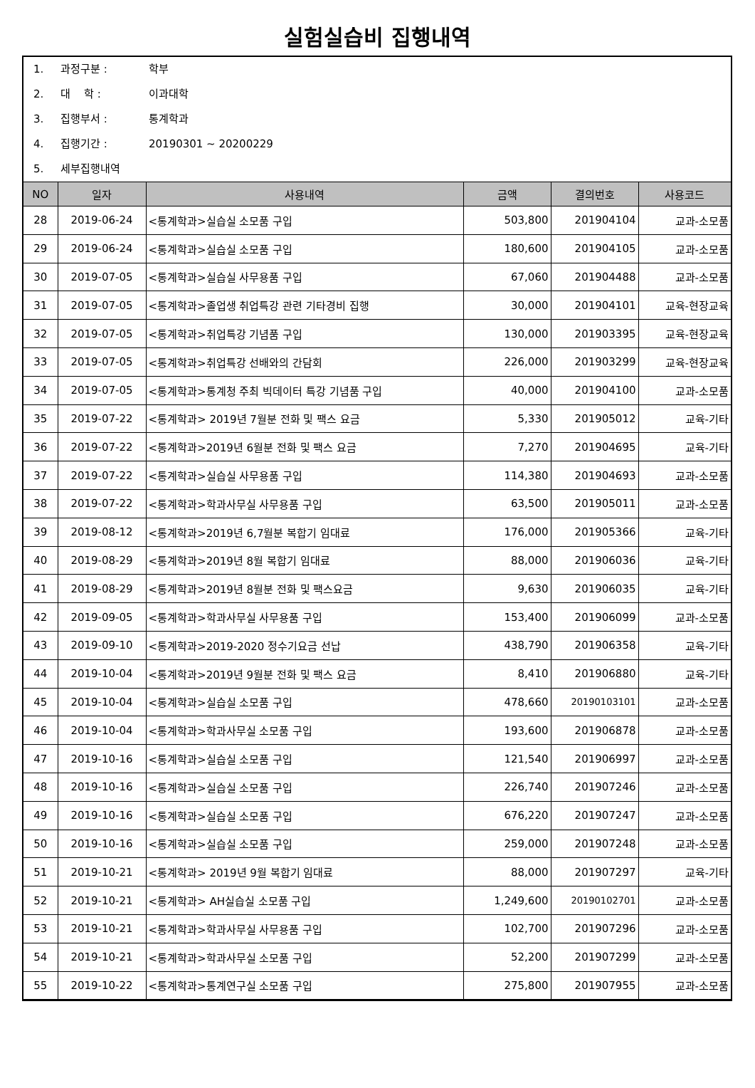실험실습비 집행내역
1. 과정구분 : 학부
2. 대 학 : 이과대학
3. 집행부서 : 통계학과
4. 집행기간 : 20190301 ~ 20200229
5. 세부집행내역
| NO | 일자 | 사용내역 | 금액 | 결의번호 | 사용코드 |
| --- | --- | --- | --- | --- | --- |
| 28 | 2019-06-24 | <통계학과>실습실 소모품 구입 | 503,800 | 201904104 | 교과-소모품 |
| 29 | 2019-06-24 | <통계학과>실습실 소모품 구입 | 180,600 | 201904105 | 교과-소모품 |
| 30 | 2019-07-05 | <통계학과>실습실 사무용품 구입 | 67,060 | 201904488 | 교과-소모품 |
| 31 | 2019-07-05 | <통계학과>졸업생 취업특강 관련 기타경비 집행 | 30,000 | 201904101 | 교육-현장교육 |
| 32 | 2019-07-05 | <통계학과>취업특강 기념품 구입 | 130,000 | 201903395 | 교육-현장교육 |
| 33 | 2019-07-05 | <통계학과>취업특강 선배와의 간담회 | 226,000 | 201903299 | 교육-현장교육 |
| 34 | 2019-07-05 | <통계학과>통계청 주최 빅데이터 특강 기념품 구입 | 40,000 | 201904100 | 교과-소모품 |
| 35 | 2019-07-22 | <통계학과> 2019년 7월분 전화 및 팩스 요금 | 5,330 | 201905012 | 교육-기타 |
| 36 | 2019-07-22 | <통계학과>2019년 6월분 전화 및 팩스 요금 | 7,270 | 201904695 | 교육-기타 |
| 37 | 2019-07-22 | <통계학과>실습실 사무용품 구입 | 114,380 | 201904693 | 교과-소모품 |
| 38 | 2019-07-22 | <통계학과>학과사무실 사무용품 구입 | 63,500 | 201905011 | 교과-소모품 |
| 39 | 2019-08-12 | <통계학과>2019년 6,7월분 복합기 임대료 | 176,000 | 201905366 | 교육-기타 |
| 40 | 2019-08-29 | <통계학과>2019년 8월 복합기 임대료 | 88,000 | 201906036 | 교육-기타 |
| 41 | 2019-08-29 | <통계학과>2019년 8월분 전화 및 팩스요금 | 9,630 | 201906035 | 교육-기타 |
| 42 | 2019-09-05 | <통계학과>학과사무실 사무용품 구입 | 153,400 | 201906099 | 교과-소모품 |
| 43 | 2019-09-10 | <통계학과>2019-2020 정수기요금 선납 | 438,790 | 201906358 | 교육-기타 |
| 44 | 2019-10-04 | <통계학과>2019년 9월분 전화 및 팩스 요금 | 8,410 | 201906880 | 교육-기타 |
| 45 | 2019-10-04 | <통계학과>실습실 소모품 구입 | 478,660 | 20190103101 | 교과-소모품 |
| 46 | 2019-10-04 | <통계학과>학과사무실 소모품 구입 | 193,600 | 201906878 | 교과-소모품 |
| 47 | 2019-10-16 | <통계학과>실습실 소모품 구입 | 121,540 | 201906997 | 교과-소모품 |
| 48 | 2019-10-16 | <통계학과>실습실 소모품 구입 | 226,740 | 201907246 | 교과-소모품 |
| 49 | 2019-10-16 | <통계학과>실습실 소모품 구입 | 676,220 | 201907247 | 교과-소모품 |
| 50 | 2019-10-16 | <통계학과>실습실 소모품 구입 | 259,000 | 201907248 | 교과-소모품 |
| 51 | 2019-10-21 | <통계학과> 2019년 9월 복합기 임대료 | 88,000 | 201907297 | 교육-기타 |
| 52 | 2019-10-21 | <통계학과> AH실습실 소모품 구입 | 1,249,600 | 20190102701 | 교과-소모품 |
| 53 | 2019-10-21 | <통계학과>학과사무실 사무용품 구입 | 102,700 | 201907296 | 교과-소모품 |
| 54 | 2019-10-21 | <통계학과>학과사무실 소모품 구입 | 52,200 | 201907299 | 교과-소모품 |
| 55 | 2019-10-22 | <통계학과>통계연구실 소모품 구입 | 275,800 | 201907955 | 교과-소모품 |